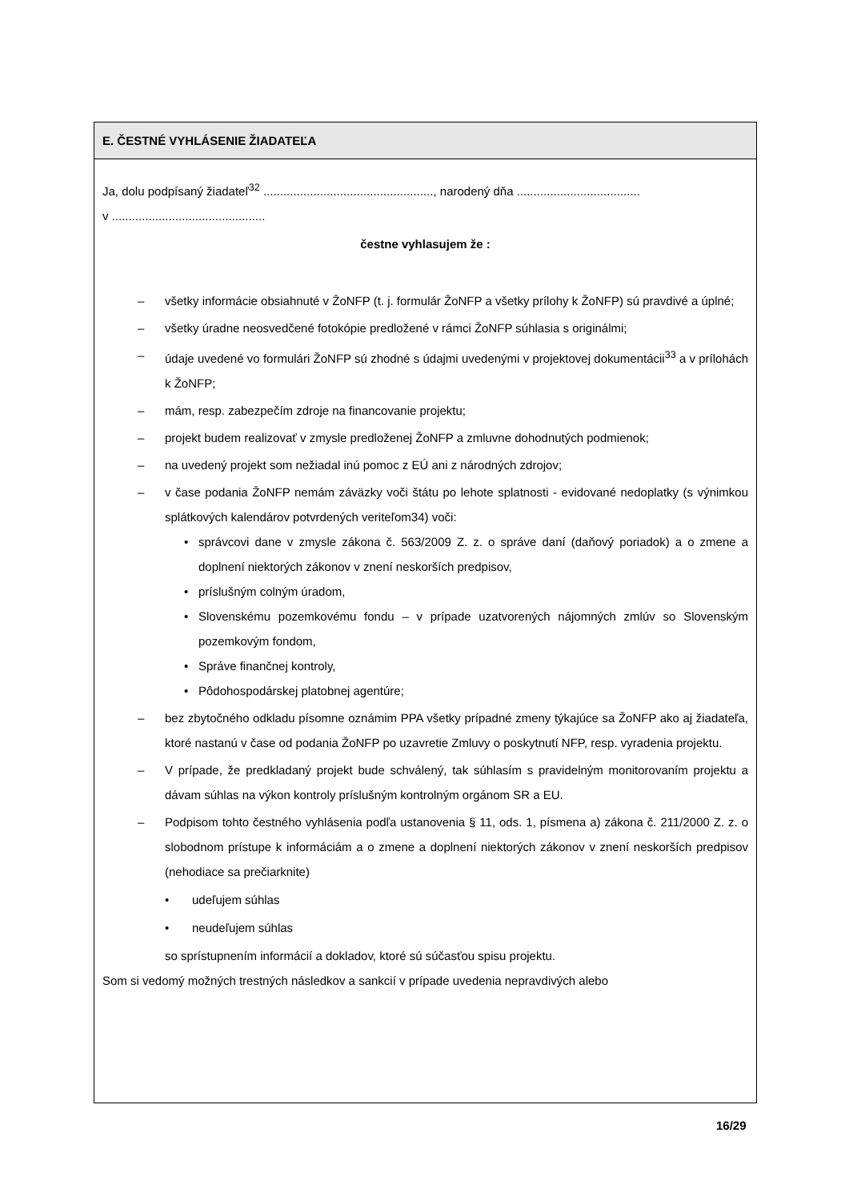E. ČESTNÉ VYHLÁSENIE ŽIADATEĽA
Ja, dolu podpísaný žiadateľ<sup>32</sup> ..................................................., narodený dňa .....................................
v ..............................................
čestne vyhlasujem že :
– všetky informácie obsiahnuté v ŽoNFP (t. j. formulár ŽoNFP a všetky prílohy k ŽoNFP) sú pravdivé a úplné;
– všetky úradne neosvedčené fotokópie predložené v rámci ŽoNFP súhlasia s originálmi;
– údaje uvedené vo formulári ŽoNFP sú zhodné s údajmi uvedenými v projektovej dokumentácii<sup>33</sup> a v prílohách k ŽoNFP;
– mám, resp. zabezpečím zdroje na financovanie projektu;
– projekt budem realizovať v zmysle predloženej ŽoNFP a zmluvne dohodnutých podmienok;
– na uvedený projekt som nežiadal inú pomoc z EÚ ani z národných zdrojov;
– v čase podania ŽoNFP nemám záväzky voči štátu po lehote splatnosti - evidované nedoplatky (s výnimkou splátkových kalendárov potvrdených veriteľom34) voči:
• správcovi dane v zmysle zákona č. 563/2009 Z. z. o správe daní (daňový poriadok) a o zmene a doplnení niektorých zákonov v znení neskorších predpisov,
• príslušným colným úradom,
• Slovenskému pozemkovému fondu – v prípade uzatvorených nájomných zmlúv so Slovenským pozemkovým fondom,
• Správe finančnej kontroly,
• Pôdohospodárskej platobnej agentúre;
– bez zbytočného odkladu písomne oznámim PPA všetky prípadné zmeny týkajúce sa ŽoNFP ako aj žiadateľa, ktoré nastanú v čase od podania ŽoNFP po uzavretie Zmluvy o poskytnutí NFP, resp. vyradenia projektu.
– V prípade, že predkladaný projekt bude schválený, tak súhlasím s pravidelným monitorovaním projektu a dávam súhlas na výkon kontroly príslušným kontrolným orgánom SR a EU.
– Podpisom tohto čestného vyhlásenia podľa ustanovenia § 11, ods. 1, písmena a) zákona č. 211/2000 Z. z. o slobodnom prístupe k informáciám a o zmene a doplnení niektorých zákonov v znení neskorších predpisov (nehodiace sa prečiarknite)
• udeľujem súhlas
• neudeľujem súhlas
so sprístupnením informácií a dokladov, ktoré sú súčasťou spisu projektu.
Som si vedomý možných trestných následkov a sankcií v prípade uvedenia nepravdivých alebo
16/29